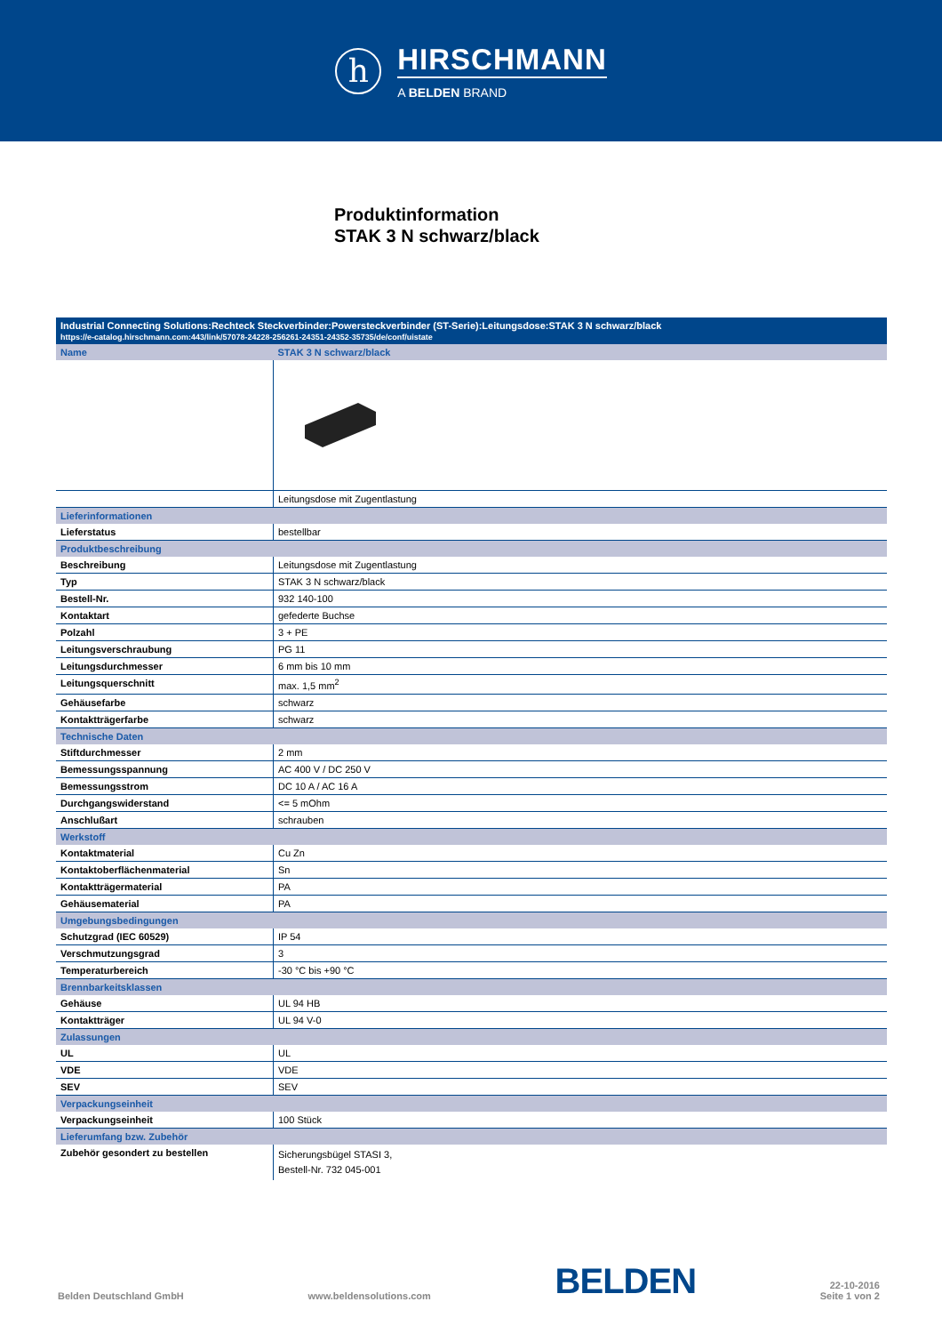h
HIRSCHMANN
A BELDEN BRAND
Produktinformation
STAK 3 N schwarz/black
| Industrial Connecting Solutions:Rechteck Steckverbinder:Powersteckverbinder (ST-Serie):Leitungsdose:STAK 3 N schwarz/black https://e-catalog.hirschmann.com:443/link/57078-24228-256261-24351-24352-35735/de/conf/uistate | |
| Name | STAK 3 N schwarz/black |
| | Leitungsdose mit Zugentlastung |
| Lieferinformationen | |
| Lieferstatus | bestellbar |
| Produktbeschreibung | |
| Beschreibung | Leitungsdose mit Zugentlastung |
| Typ | STAK 3 N schwarz/black |
| Bestell-Nr. | 932 140-100 |
| Kontaktart | gefederte Buchse |
| Polzahl | 3 + PE |
| Leitungsverschraubung | PG 11 |
| Leitungsdurchmesser | 6 mm bis 10 mm |
| Leitungsquerschnitt | max. 1,5 mm<sup>2</sup> |
| Gehäusefarbe | schwarz |
| Kontaktträgerfarbe | schwarz |
| Technische Daten | |
| Stiftdurchmesser | 2 mm |
| Bemessungsspannung | AC 400 V / DC 250 V |
| Bemessungsstrom | DC 10 A / AC 16 A |
| Durchgangswiderstand | <= 5 mOhm |
| Anschlußart | schrauben |
| Werkstoff | |
| Kontaktmaterial | Cu Zn |
| Kontaktoberflächenmaterial | Sn |
| Kontaktträgermaterial | PA |
| Gehäusematerial | PA |
| Umgebungsbedingungen | |
| Schutzgrad (IEC 60529) | IP 54 |
| Verschmutzungsgrad | 3 |
| Temperaturbereich | -30 °C bis +90 °C |
| Brennbarkeitsklassen | |
| Gehäuse | UL 94 HB |
| Kontaktträger | UL 94 V-0 |
| Zulassungen | |
| UL | UL |
| VDE | VDE |
| SEV | SEV |
| Verpackungseinheit | |
| Verpackungseinheit | 100 Stück |
| Lieferumfang bzw. Zubehör | |
| Zubehör gesondert zu bestellen | Sicherungsbügel STASI 3, Bestell-Nr. 732 045-001 |
Belden Deutschland GmbH www.beldensolutions.com BELDEN 22-10-2016
Seite 1 von 2